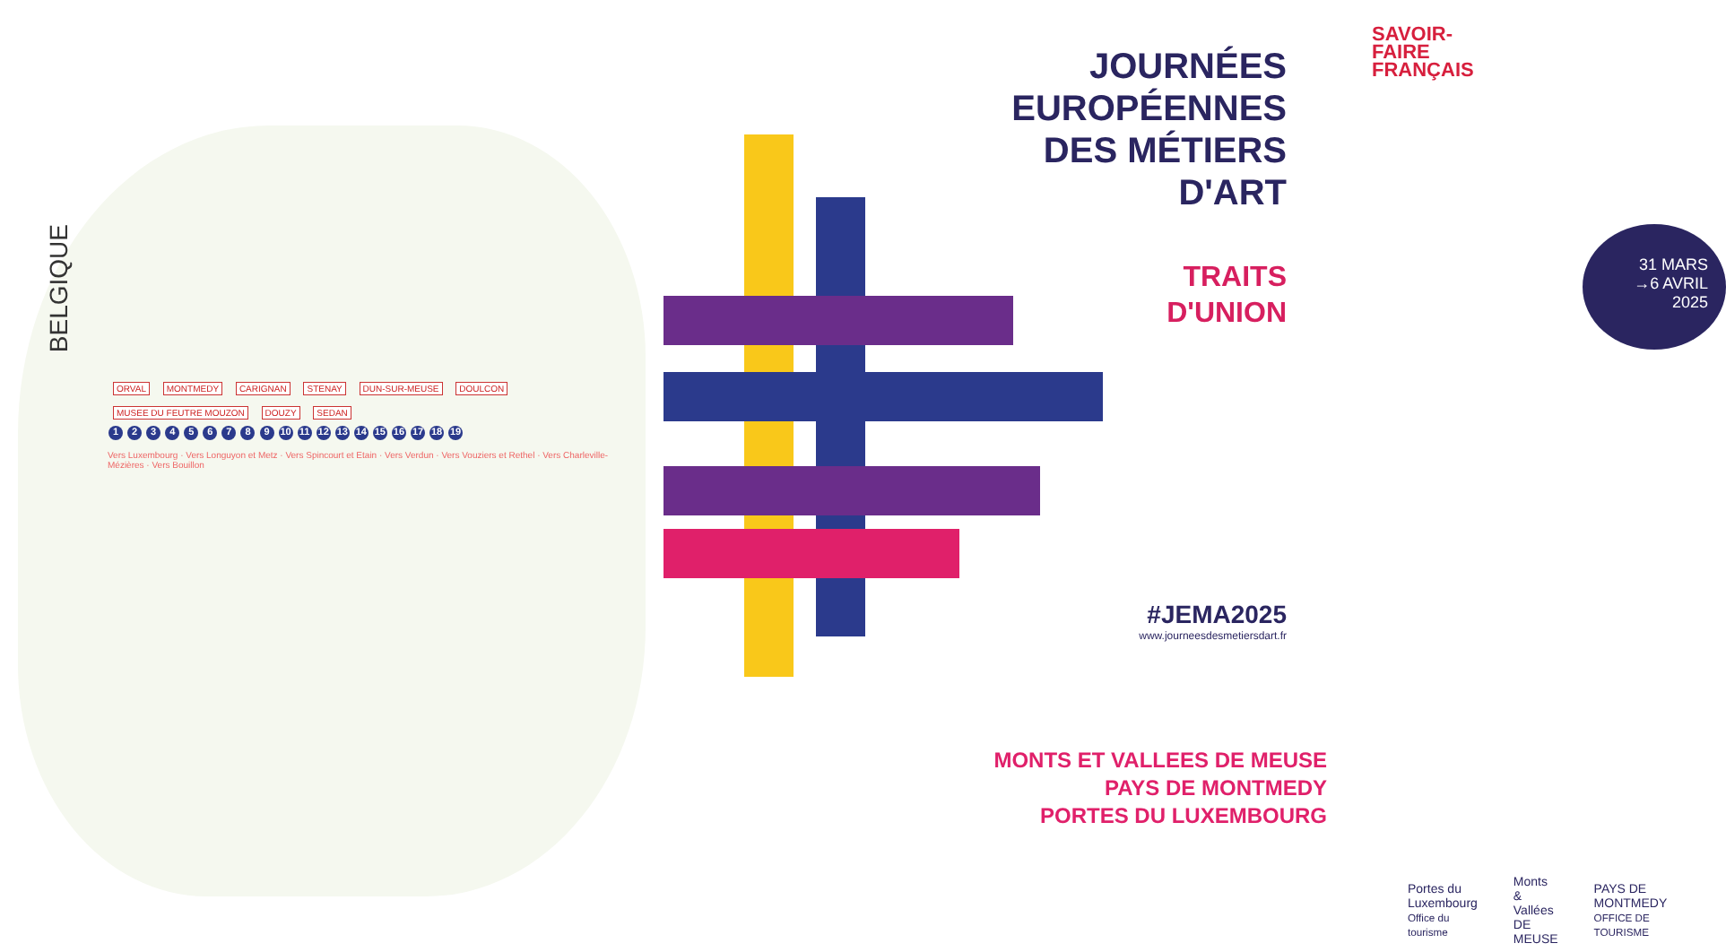BELGIQUE
ORVAL MONTMEDY CARIGNAN STENAY DUN-SUR-MEUSE DOULCON MUSEE DU FEUTRE MOUZON DOUZY SEDAN
1 2 3 4 5 6 7 8 9 10 11 12 13 14 15 16 17 18 19
Vers Luxembourg · Vers Longuyon et Metz · Vers Spincourt et Etain · Vers Verdun · Vers Vouziers et Rethel · Vers Charleville-Mézières · Vers Bouillon
SAVOIR-
FAIRE
FRANÇAIS
JOURNÉES
EUROPÉENNES
DES MÉTIERS
D'ART
TRAITS
D'UNION
31 MARS
→6 AVRIL
2025
#JEMA2025
www.journeesdesmetiersdart.fr
MONTS ET VALLEES DE MEUSE
PAYS DE MONTMEDY
PORTES DU LUXEMBOURG
Portes du Luxembourg
Office du tourisme
Monts & Vallées
DE MEUSE
PAYS DE
MONTMEDY
OFFICE DE TOURISME